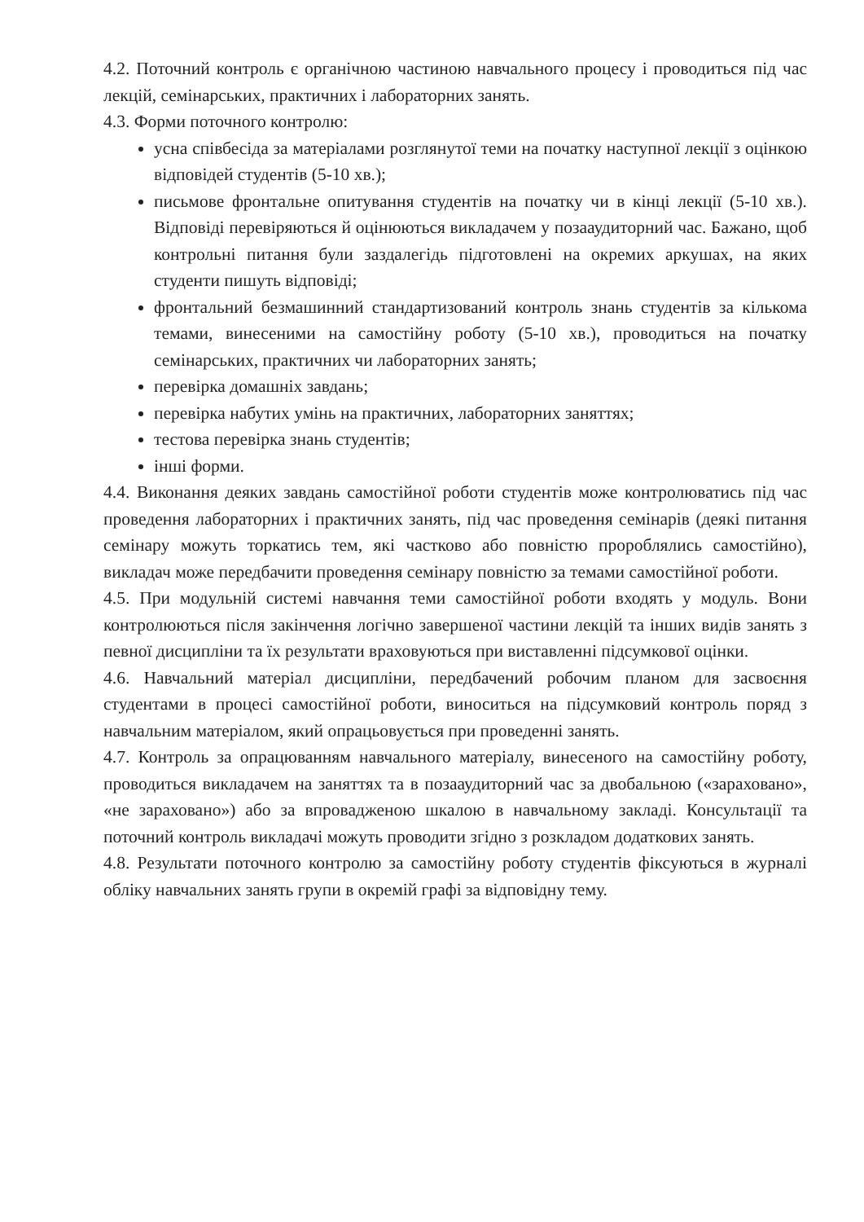4.2. Поточний контроль є органічною частиною навчального процесу і проводиться під час лекцій, семінарських, практичних і лабораторних занять.
4.3. Форми поточного контролю:
усна співбесіда за матеріалами розглянутої теми на початку наступної лекції з оцінкою відповідей студентів (5-10 хв.);
письмове фронтальне опитування студентів на початку чи в кінці лекції (5-10 хв.). Відповіді перевіряються й оцінюються викладачем у позааудиторний час. Бажано, щоб контрольні питання були заздалегідь підготовлені на окремих аркушах, на яких студенти пишуть відповіді;
фронтальний безмашинний стандартизований контроль знань студентів за кількома темами, винесеними на самостійну роботу (5-10 хв.), проводиться на початку семінарських, практичних чи лабораторних занять;
перевірка домашніх завдань;
перевірка набутих умінь на практичних, лабораторних заняттях;
тестова перевірка знань студентів;
інші форми.
4.4. Виконання деяких завдань самостійної роботи студентів може контролюватись під час проведення лабораторних і практичних занять, під час проведення семінарів (деякі питання семінару можуть торкатись тем, які частково або повністю пророблялись самостійно), викладач може передбачити проведення семінару повністю за темами самостійної роботи.
4.5. При модульній системі навчання теми самостійної роботи входять у модуль. Вони контролюються після закінчення логічно завершеної частини лекцій та інших видів занять з певної дисципліни та їх результати враховуються при виставленні підсумкової оцінки.
4.6. Навчальний матеріал дисципліни, передбачений робочим планом для засвоєння студентами в процесі самостійної роботи, виноситься на підсумковий контроль поряд з навчальним матеріалом, який опрацьовується при проведенні занять.
4.7. Контроль за опрацюванням навчального матеріалу, винесеного на самостійну роботу, проводиться викладачем на заняттях та в позааудиторний час за двобальною («зараховано», «не зараховано») або за впровадженою шкалою в навчальному закладі. Консультації та поточний контроль викладачі можуть проводити згідно з розкладом додаткових занять.
4.8. Результати поточного контролю за самостійну роботу студентів фіксуються в журналі обліку навчальних занять групи в окремій графі за відповідну тему.